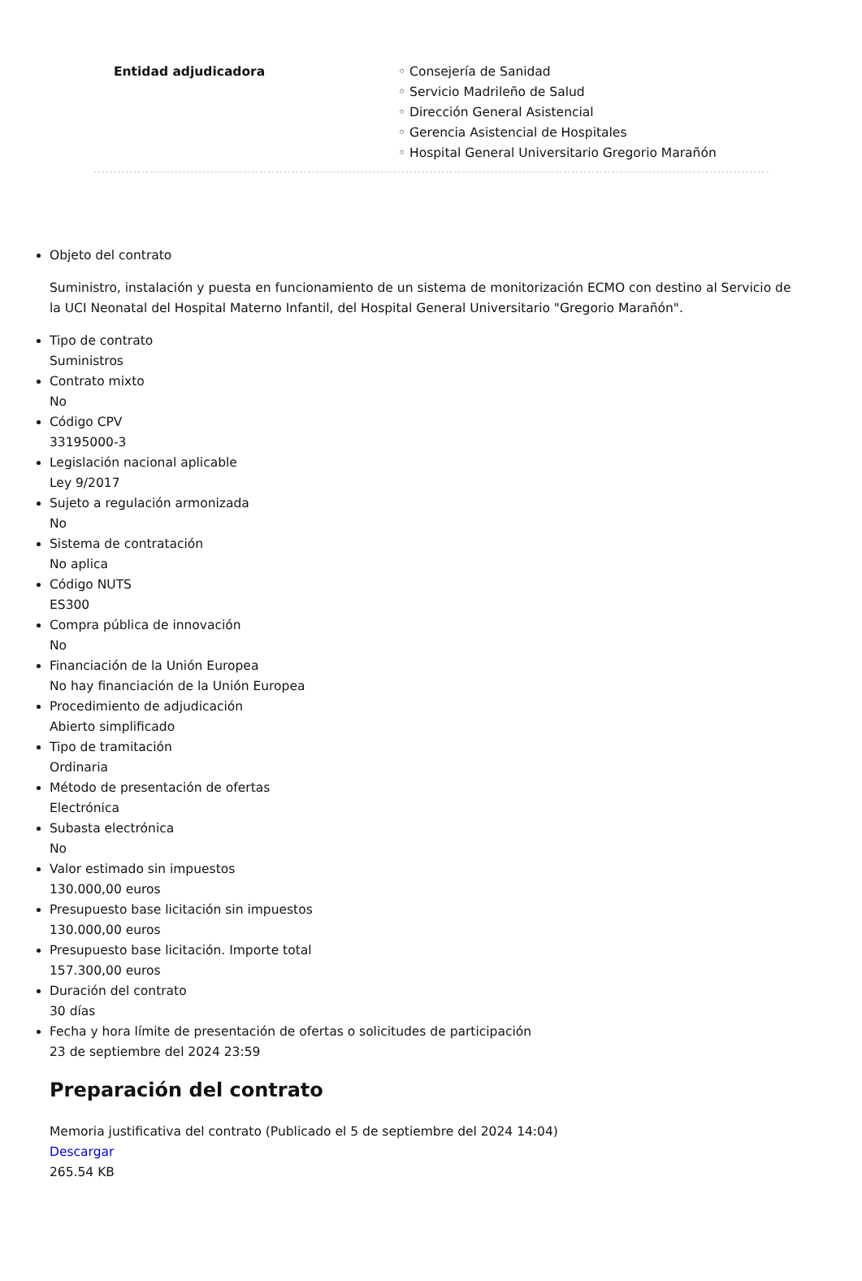Entidad adjudicadora ◦ Consejería de Sanidad
◦ Servicio Madrileño de Salud
◦ Dirección General Asistencial
◦ Gerencia Asistencial de Hospitales
◦ Hospital General Universitario Gregorio Marañón
Objeto del contrato
Suministro, instalación y puesta en funcionamiento de un sistema de monitorización ECMO con destino al Servicio de la UCI Neonatal del Hospital Materno Infantil, del Hospital General Universitario "Gregorio Marañón".
Tipo de contrato
Suministros
Contrato mixto
No
Código CPV
33195000-3
Legislación nacional aplicable
Ley 9/2017
Sujeto a regulación armonizada
No
Sistema de contratación
No aplica
Código NUTS
ES300
Compra pública de innovación
No
Financiación de la Unión Europea
No hay financiación de la Unión Europea
Procedimiento de adjudicación
Abierto simplificado
Tipo de tramitación
Ordinaria
Método de presentación de ofertas
Electrónica
Subasta electrónica
No
Valor estimado sin impuestos
130.000,00 euros
Presupuesto base licitación sin impuestos
130.000,00 euros
Presupuesto base licitación. Importe total
157.300,00 euros
Duración del contrato
30 días
Fecha y hora límite de presentación de ofertas o solicitudes de participación
23 de septiembre del 2024 23:59
Preparación del contrato
Memoria justificativa del contrato (Publicado el 5 de septiembre del 2024 14:04)
Descargar
265.54 KB